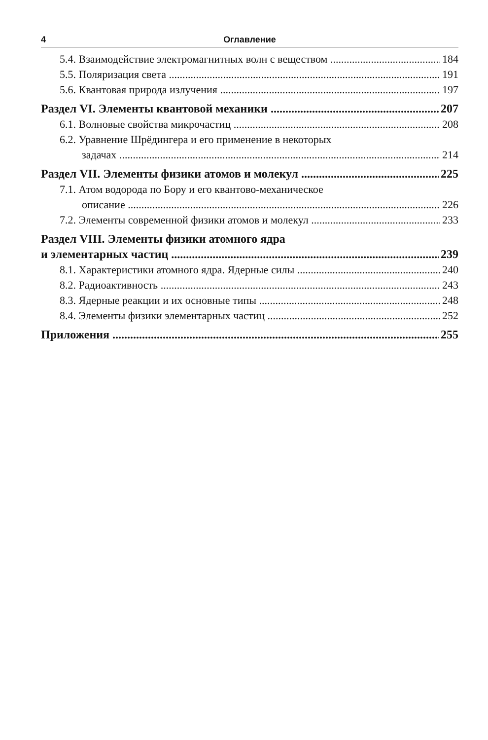4 Оглавление
5.4. Взаимодействие электромагнитных волн с веществом 184
5.5. Поляризация света 191
5.6. Квантовая природа излучения 197
Раздел VI. Элементы квантовой механики 207
6.1. Волновые свойства микрочастиц 208
6.2. Уравнение Шрёдингера и его применение в некоторых
задачах 214
Раздел VII. Элементы физики атомов и молекул 225
7.1. Атом водорода по Бору и его квантово-механическое
описание 226
7.2. Элементы современной физики атомов и молекул 233
Раздел VIII. Элементы физики атомного ядра
и элементарных частиц 239
8.1. Характеристики атомного ядра. Ядерные силы 240
8.2. Радиоактивность 243
8.3. Ядерные реакции и их основные типы 248
8.4. Элементы физики элементарных частиц 252
Приложения 255